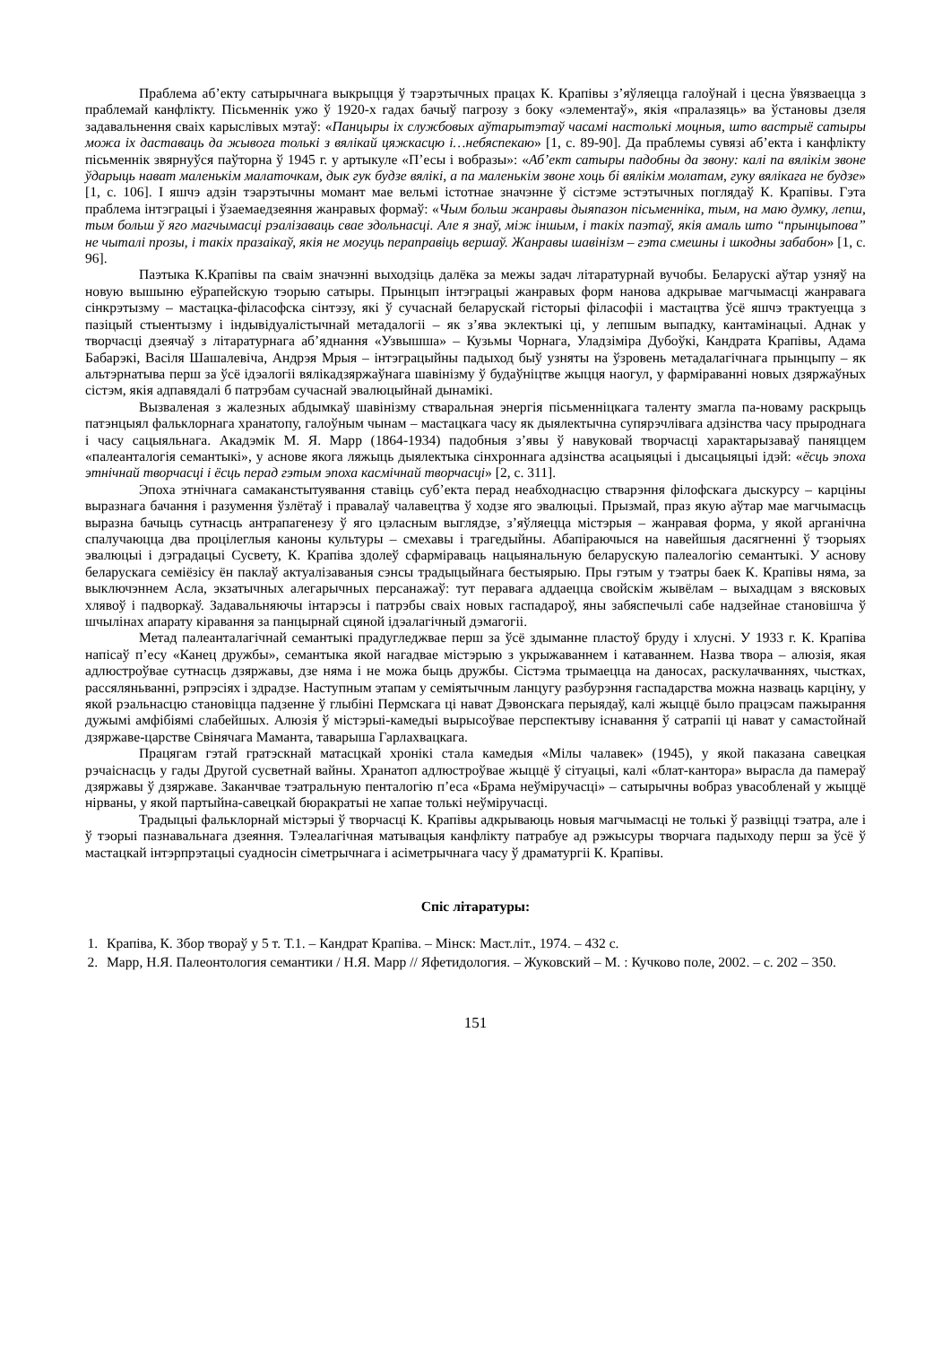Праблема аб’екту сатырычнага выкрыцця ў тэарэтычных працах К. Крапівы з’яўляецца галоўнай і цесна ўвязваецца з праблемай канфлікту. Пісьменнік ужо ў 1920-х гадах бачыў пагрозу з боку «элементаў», якія «пралазяць» ва ўстановы дзеля задавальнення сваіх карыслівых мэтаў: «Панцыры іх службовых аўтарытэтаў часамі настолькі моцныя, што вастрыё сатыры можа іх даставаць да жывога толькі з вялікай цяжкасцю і…небяспекаю» [1, с. 89-90]. Да праблемы сувязі аб’екта і канфлікту пісьменнік звярнуўся паўторна ў 1945 г. у артыкуле «П’есы і вобразы»: «Аб’ект сатыры падобны да звону: калі па вялікім звоне ўдарыць нават маленькім малаточкам, дык гук будзе вялікі, а па маленькім звоне хоць бі вялікім молатам, гуку вялікага не будзе» [1, с. 106]. І яшчэ адзін тэарэтычны момант мае вельмі істотнае значэнне ў сістэме эстэтычных поглядаў К. Крапівы. Гэта праблема інтэграцыі і ўзаемаедзеяння жанравых формаў: «Чым больш жанравы дыяпазон пісьменніка, тым, на маю думку, лепш, тым больш ў яго магчымасці рэалізаваць свае здольнасці. Але я знаў, між іншым, і такіх паэтаў, якія амаль што “прынцыпова” не чыталі прозы, і такіх празаікаў, якія не могуць пераправіць вершаў. Жанравы шавінізм – гэта смешны і шкодны забабон» [1, с. 96].
Паэтыка К.Крапівы па сваім значэнні выходзіць далёка за межы задач літаратурнай вучобы. Беларускі аўтар узняў на новую вышыню еўрапейскую тэорыю сатыры. Прынцып інтэграцыі жанравых форм нанова адкрывае магчымасці жанравага сінкрэтызму – мастацка-філасофска сінтэзу, які ў сучаснай беларускай гісторыі філасофіі і мастацтва ўсё яшчэ трактуецца з пазіцый стыентызму і індывідуалістычнай метадалогіі – як з’ява эклектыкі ці, у лепшым выпадку, кантамінацыі. Аднак у творчасці дзеячаў з літаратурнага аб’яднання «Узвышша» – Кузьмы Чорнага, Уладзіміра Дубоўкі, Кандрата Крапівы, Адама Бабарэкі, Васіля Шашалевіча, Андрэя Мрыя – інтэграцыйны падыход быў узняты на ўзровень метадалагічнага прынцыпу – як альтэрнатыва перш за ўсё ідэалогіі вялікадзяржаўнага шавінізму ў будаўніцтве жыцця наогул, у фарміраванні новых дзяржаўных сістэм, якія адпавядалі б патрэбам сучаснай эвалюцыйнай дынамікі.
Вызваленая з жалезных абдымкаў шавінізму стваральная энергія пісьменніцкага таленту змагла па-новаму раскрыць патэнцыял фальклорнага хранатопу, галоўным чынам – мастацкага часу як дыялектычна супярэчлівага адзінства часу прыроднага і часу сацыяльнага. Акадэмік М. Я. Марр (1864-1934) падобныя з’явы ў навуковай творчасці характарызаваў паняццем «палеанталогія семантыкі», у аснове якога ляжыць дыялектыка сінхроннага адзінства асацыяцыі і дысацыяцыі ідэй: «ёсць эпоха этнічнай творчасці і ёсць перад гэтым эпоха касмічнай творчасці» [2, с. 311].
Эпоха этнічнага самаканстытуявання ставіць суб’екта перад неабходнасцю стварэння філофскага дыскурсу – карціны выразнага бачання і разумення ўзлётаў і правалаў чалавецтва ў ходзе яго эвалюцыі. Прызмай, праз якую аўтар мае магчымасць выразна бачыць сутнасць антрапагенезу ў яго цэласным выглядзе, з’яўляецца містэрыя – жанравая форма, у якой арганічна спалучаюцца два процілеглыя каноны культуры – смехавы і трагедыйны. Абапіраючыся на навейшыя дасягненні ў тэорыях эвалюцыі і дэградацыі Сусвету, К. Крапіва здолеў сфарміраваць нацыянальную беларускую палеалогію семантыкі. У аснову беларускага семіёзісу ён паклаў актуалізаваныя сэнсы традыцыйнага бестыярыю. Пры гэтым у тэатры баек К. Крапівы няма, за выключэннем Асла, экзатычных алегарычных персанажаў: тут перавага аддаецца свойскім жывёлам – выхадцам з вясковых хлявоў і падворкаў. Задавальняючы інтарэсы і патрэбы сваіх новых гаспадароў, яны забяспечылі сабе надзейнае становішча ў шчылінах апарату кіравання за панцырнай сцяной ідэалагічный дэмагогіі.
Метад палеанталагічнай семантыкі прадугледжвае перш за ўсё здыманне пластоў бруду і хлусні. У 1933 г. К. Крапіва напісаў п’есу «Канец дружбы», семантыка якой нагадвае містэрыю з укрыжаваннем і катаваннем. Назва твора – алюзія, якая адлюстроўвае сутнасць дзяржавы, дзе няма і не можа быць дружбы. Сістэма трымаецца на даносах, раскулачваннях, чыстках, рассяляньванні, рэпрэсіях і здрадзе. Наступным этапам у семіятычным ланцугу разбурэння гаспадарства можна назваць карціну, у якой рэальнасцю становіцца падзенне ў глыбіні Пермскага ці нават Дэвонскага перыядаў, калі жыццё было працэсам пажырання дужымі амфібіямі слабейшых. Алюзія ў містэрыі-камедыі вырысоўвае перспектыву існавання ў сатрапіі ці нават у самастойнай дзяржаве-царстве Свінячага Маманта, таварыша Гарлахвацкага.
Працягам гэтай гратэскнай матасцкай хронікі стала камедыя «Мілы чалавек» (1945), у якой паказана савецкая рэчаіснасць у гады Другой сусветнай вайны. Хранатоп адлюстроўвае жыццё ў сітуацыі, калі «блат-кантора» вырасла да памераў дзяржавы ў дзяржаве. Заканчвае тэатральную пенталогію п’еса «Брама неўміручасці» – сатырычны вобраз увасобленай у жыццё нірваны, у якой партыйна-савецкай бюракратыі не хапае толькі неўміручасці.
Традыцыі фальклорнай містэрыі ў творчасці К. Крапівы адкрываюць новыя магчымасці не толькі ў развіцці тэатра, але і ў тэорыі пазнавальнага дзеяння. Тэлеалагічная матывацыя канфлікту патрабуе ад рэжысуры творчага падыходу перш за ўсё ў мастацкай інтэрпрэтацыі суадносін сіметрычнага і асіметрычнага часу ў драматургіі К. Крапівы.
Спіс літаратуры:
1. Крапіва, К. Збор твораў у 5 т. Т.1. – Кандрат Крапіва. – Мінск: Маст.літ., 1974. – 432 с.
2. Марр, Н.Я. Палеонтология семантики / Н.Я. Марр // Яфетидология. – Жуковский – М. : Кучково поле, 2002. – с. 202 – 350.
151